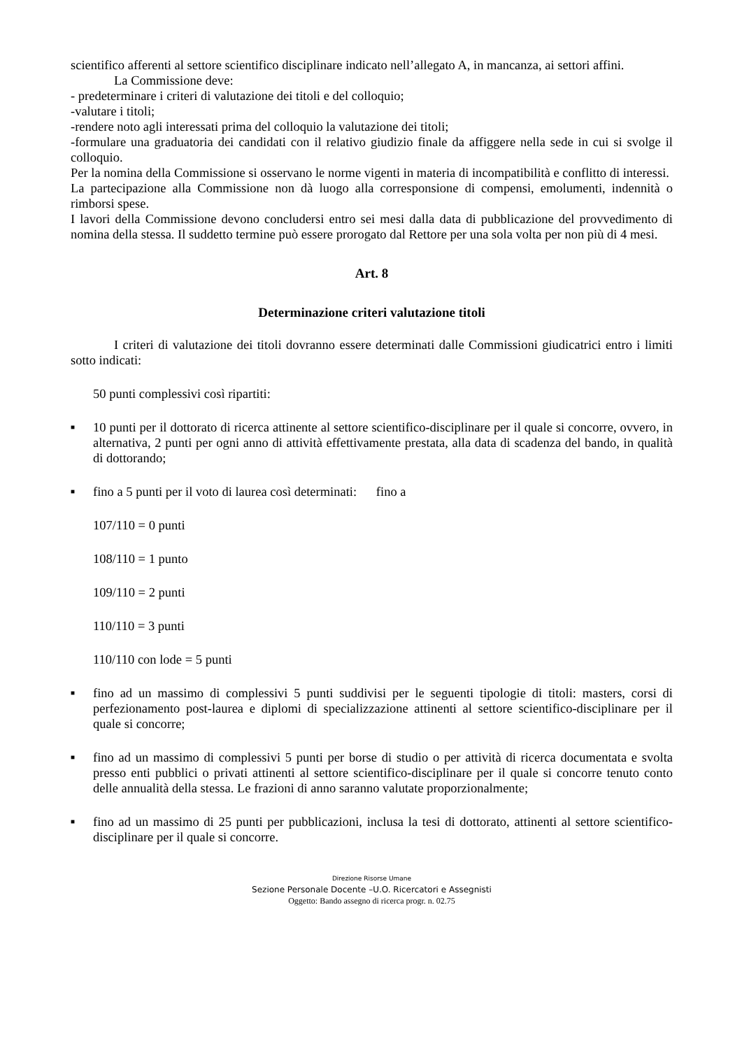scientifico afferenti al settore scientifico disciplinare indicato nell’allegato A, in mancanza, ai settori affini.
La Commissione deve:
- predeterminare i criteri di valutazione dei titoli e del colloquio;
-valutare i titoli;
-rendere noto agli interessati prima del colloquio la valutazione dei titoli;
-formulare una graduatoria dei candidati con il relativo giudizio finale da affiggere nella sede in cui si svolge il colloquio.
Per la nomina della Commissione si osservano le norme vigenti in materia di incompatibilità e conflitto di interessi.
La partecipazione alla Commissione non dà luogo alla corresponsione di compensi, emolumenti, indennità o rimborsi spese.
I lavori della Commissione devono concludersi entro sei mesi dalla data di pubblicazione del provvedimento di nomina della stessa. Il suddetto termine può essere prorogato dal Rettore per una sola volta per non più di 4 mesi.
Art. 8
Determinazione criteri valutazione titoli
I criteri di valutazione dei titoli dovranno essere determinati dalle Commissioni giudicatrici entro i limiti sotto indicati:
50 punti complessivi così ripartiti:
■ 10 punti per il dottorato di ricerca attinente al settore scientifico-disciplinare per il quale si concorre, ovvero, in alternativa, 2 punti per ogni anno di attività effettivamente prestata, alla data di scadenza del bando, in qualità di dottorando;
■ fino a 5 punti per il voto di laurea così determinati: fino a
107/110 = 0 punti
108/110 = 1 punto
109/110 = 2 punti
110/110 = 3 punti
110/110 con lode = 5 punti
■ fino ad un massimo di complessivi 5 punti suddivisi per le seguenti tipologie di titoli: masters, corsi di perfezionamento post-laurea e diplomi di specializzazione attinenti al settore scientifico-disciplinare per il quale si concorre;
■ fino ad un massimo di complessivi 5 punti per borse di studio o per attività di ricerca documentata e svolta presso enti pubblici o privati attinenti al settore scientifico-disciplinare per il quale si concorre tenuto conto delle annualità della stessa. Le frazioni di anno saranno valutate proporzionalmente;
■ fino ad un massimo di 25 punti per pubblicazioni, inclusa la tesi di dottorato, attinenti al settore scientifico-disciplinare per il quale si concorre.
Direzione Risorse Umane
Sezione Personale Docente –U.O. Ricercatori e Assegnisti
Oggetto: Bando assegno di ricerca progr. n. 02.75